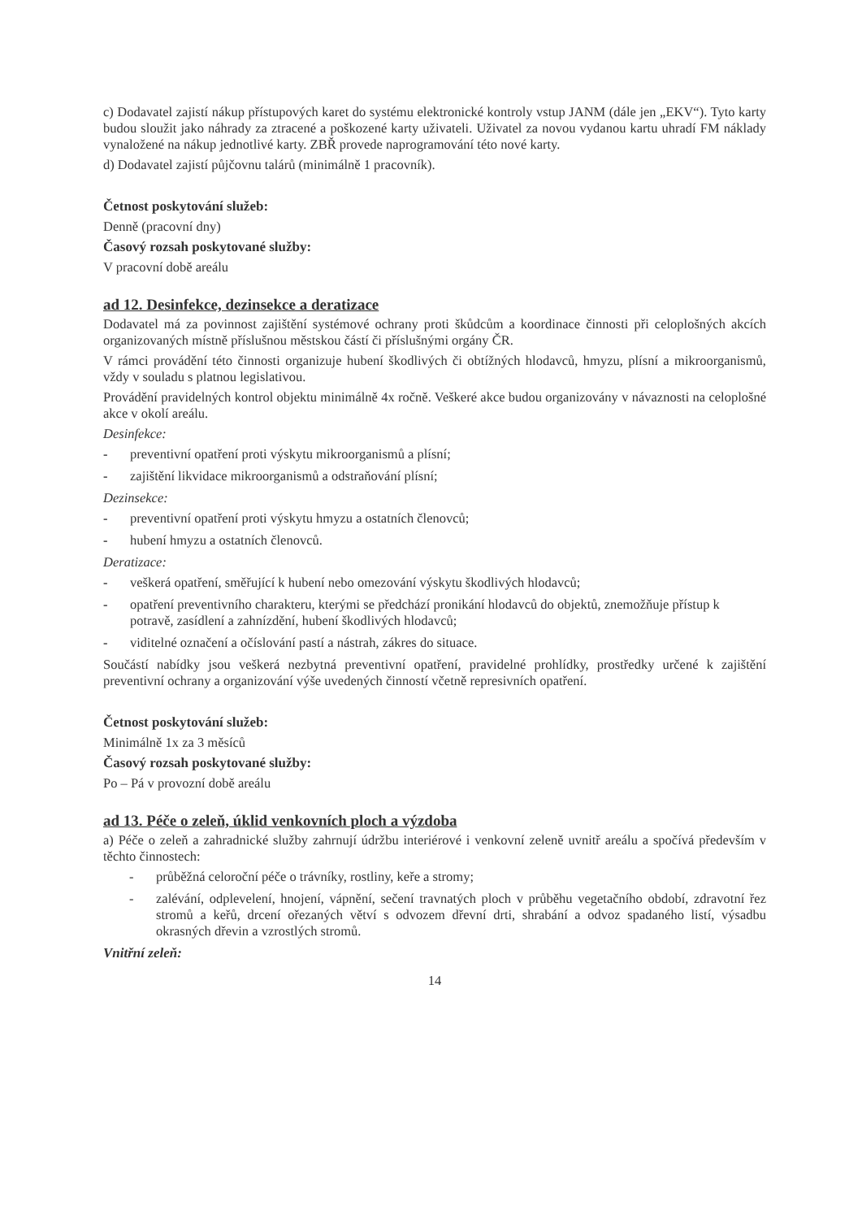c) Dodavatel zajistí nákup přístupových karet do systému elektronické kontroly vstup JANM (dále jen „EKV“). Tyto karty budou sloužit jako náhrady za ztracené a poškozené karty uživateli. Uživatel za novou vydanou kartu uhradí FM náklady vynaložené na nákup jednotlivé karty. ZBŘ provede naprogramování této nové karty.
d) Dodavatel zajistí půjčovnu talárů (minimálně 1 pracovník).
Četnost poskytování služeb:
Denně (pracovní dny)
Časový rozsah poskytované služby:
V pracovní době areálu
ad 12. Desinfekce, dezinsekce a deratizace
Dodavatel má za povinnost zajištění systémové ochrany proti škůdcům a koordinace činnosti při celoplošných akcích organizovaných místně příslušnou městskou částí či příslušnými orgány ČR.
V rámci provádění této činnosti organizuje hubení škodlivých či obtížných hlodavců, hmyzu, plísní a mikroorganismů, vždy v souladu s platnou legislativou.
Provádění pravidelných kontrol objektu minimálně 4x ročně. Veškeré akce budou organizovány v návaznosti na celoplošné akce v okolí areálu.
Desinfekce:
- preventivní opatření proti výskytu mikroorganismů a plísní;
- zajištění likvidace mikroorganismů a odstraňování plísní;
Dezinsekce:
- preventivní opatření proti výskytu hmyzu a ostatních členovců;
- hubení hmyzu a ostatních členovců.
Deratizace:
- veškerá opatření, směřující k hubení nebo omezování výskytu škodlivých hlodavců;
- opatření preventivního charakteru, kterými se předchází pronikání hlodavců do objektů, znemožňuje přístup k potravě, zasídlení a zahnízdění, hubení škodlivých hlodavců;
- viditelné označení a očíslování pastí a nástrah, zákres do situace.
Součástí nabídky jsou veškerá nezbytná preventivní opatření, pravidelné prohlídky, prostředky určené k zajištění preventivní ochrany a organizování výše uvedených činností včetně represivních opatření.
Četnost poskytování služeb:
Minimálně 1x za 3 měsíců
Časový rozsah poskytované služby:
Po – Pá v provozní době areálu
ad 13. Péče o zeleň, úklid venkovních ploch a výzdoba
a) Péče o zeleň a zahradnické služby zahrnují údržbu interiérové i venkovní zeleně uvnitř areálu a spočívá především v těchto činnostech:
- průběžná celoroční péče o trávníky, rostliny, keře a stromy;
- zalévání, odplevelení, hnojení, vápnění, sečení travnatých ploch v průběhu vegetačního období, zdravotní řez stromů a keřů, drcení ořezaných větví s odvozem dřevní drti, shrabání a odvoz spadaného listí, výsadbu okrasných dřevin a vzrostlých stromů.
Vnitřní zeleň:
14